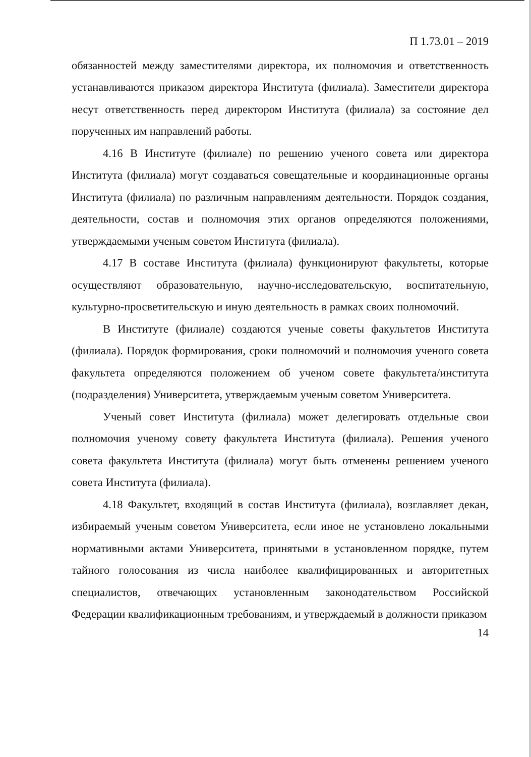П 1.73.01 – 2019
обязанностей между заместителями директора, их полномочия и ответственность устанавливаются приказом директора Института (филиала). Заместители директора несут ответственность перед директором Института (филиала) за состояние дел порученных им направлений работы.
4.16 В Институте (филиале) по решению ученого совета или директора Института (филиала) могут создаваться совещательные и координационные органы Института (филиала) по различным направлениям деятельности. Порядок создания, деятельности, состав и полномочия этих органов определяются положениями, утверждаемыми ученым советом Института (филиала).
4.17 В составе Института (филиала) функционируют факультеты, которые осуществляют образовательную, научно-исследовательскую, воспитательную, культурно-просветительскую и иную деятельность в рамках своих полномочий.
В Институте (филиале) создаются ученые советы факультетов Института (филиала). Порядок формирования, сроки полномочий и полномочия ученого совета факультета определяются положением об ученом совете факультета/института (подразделения) Университета, утверждаемым ученым советом Университета.
Ученый совет Института (филиала) может делегировать отдельные свои полномочия ученому совету факультета Института (филиала). Решения ученого совета факультета Института (филиала) могут быть отменены решением ученого совета Института (филиала).
4.18 Факультет, входящий в состав Института (филиала), возглавляет декан, избираемый ученым советом Университета, если иное не установлено локальными нормативными актами Университета, принятыми в установленном порядке, путем тайного голосования из числа наиболее квалифицированных и авторитетных специалистов, отвечающих установленным законодательством Российской Федерации квалификационным требованиям, и утверждаемый в должности приказом
14